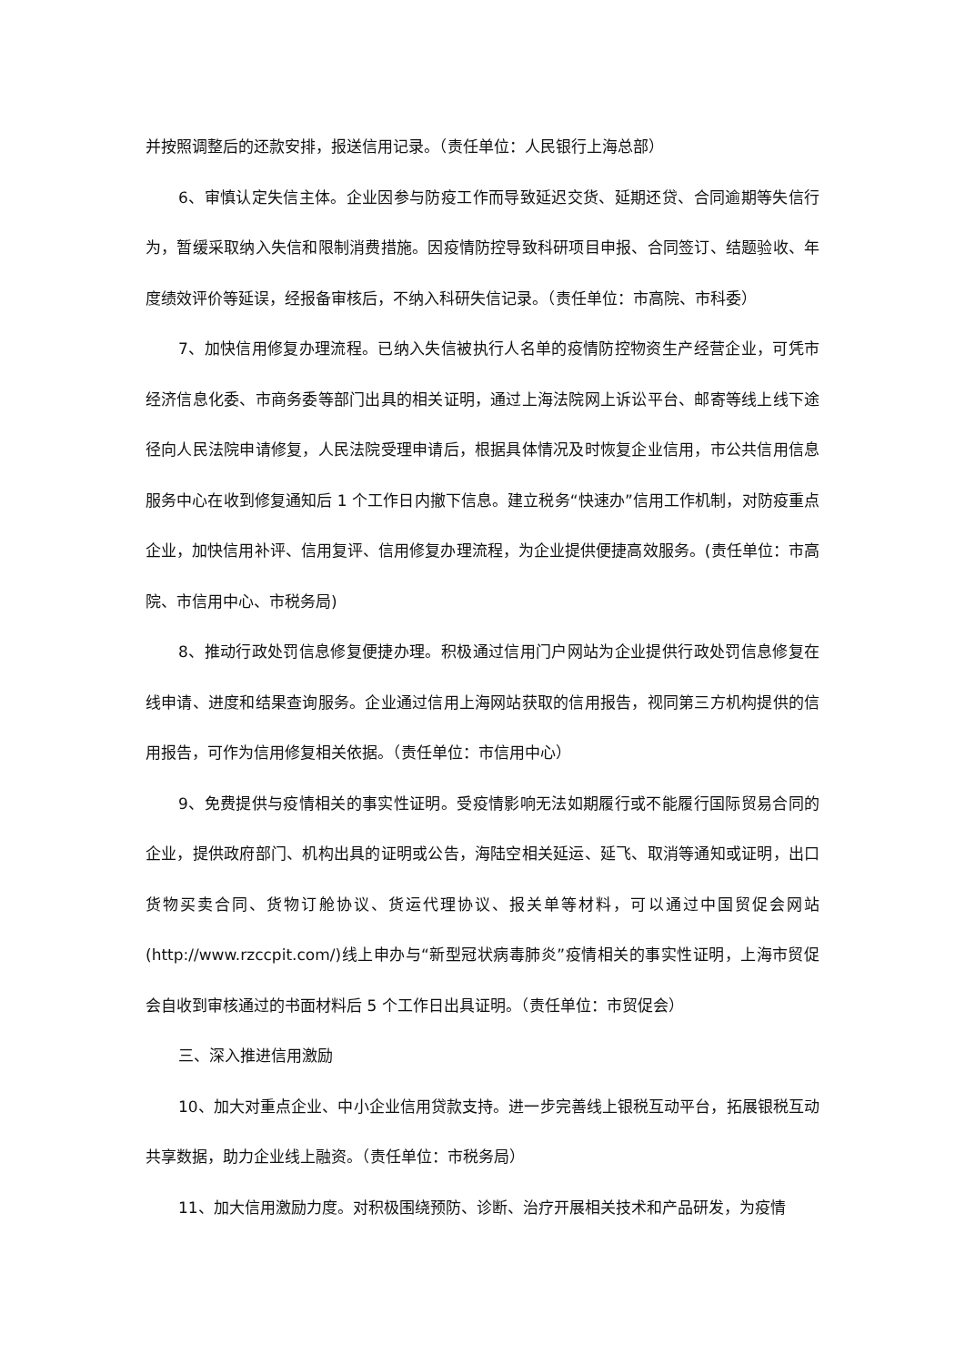并按照调整后的还款安排，报送信用记录。（责任单位：人民银行上海总部）
6、审慎认定失信主体。企业因参与防疫工作而导致延迟交货、延期还贷、合同逾期等失信行为，暂缓采取纳入失信和限制消费措施。因疫情防控导致科研项目申报、合同签订、结题验收、年度绩效评价等延误，经报备审核后，不纳入科研失信记录。（责任单位：市高院、市科委）
7、加快信用修复办理流程。已纳入失信被执行人名单的疫情防控物资生产经营企业，可凭市经济信息化委、市商务委等部门出具的相关证明，通过上海法院网上诉讼平台、邮寄等线上线下途径向人民法院申请修复，人民法院受理申请后，根据具体情况及时恢复企业信用，市公共信用信息服务中心在收到修复通知后 1 个工作日内撤下信息。建立税务“快速办”信用工作机制，对防疫重点企业，加快信用补评、信用复评、信用修复办理流程，为企业提供便捷高效服务。(责任单位：市高院、市信用中心、市税务局)
8、推动行政处罚信息修复便捷办理。积极通过信用门户网站为企业提供行政处罚信息修复在线申请、进度和结果查询服务。企业通过信用上海网站获取的信用报告，视同第三方机构提供的信用报告，可作为信用修复相关依据。（责任单位：市信用中心）
9、免费提供与疫情相关的事实性证明。受疫情影响无法如期履行或不能履行国际贸易合同的企业，提供政府部门、机构出具的证明或公告，海陆空相关延运、延飞、取消等通知或证明，出口货物买卖合同、货物订舱协议、货运代理协议、报关单等材料，可以通过中国贸促会网站(http://www.rzccpit.com/)线上申办与“新型冠状病毒肺炎”疫情相关的事实性证明，上海市贸促会自收到审核通过的书面材料后 5 个工作日出具证明。（责任单位：市贸促会）
三、深入推进信用激励
10、加大对重点企业、中小企业信用贷款支持。进一步完善线上银税互动平台，拓展银税互动共享数据，助力企业线上融资。（责任单位：市税务局）
11、加大信用激励力度。对积极围绕预防、诊断、治疗开展相关技术和产品研发，为疫情